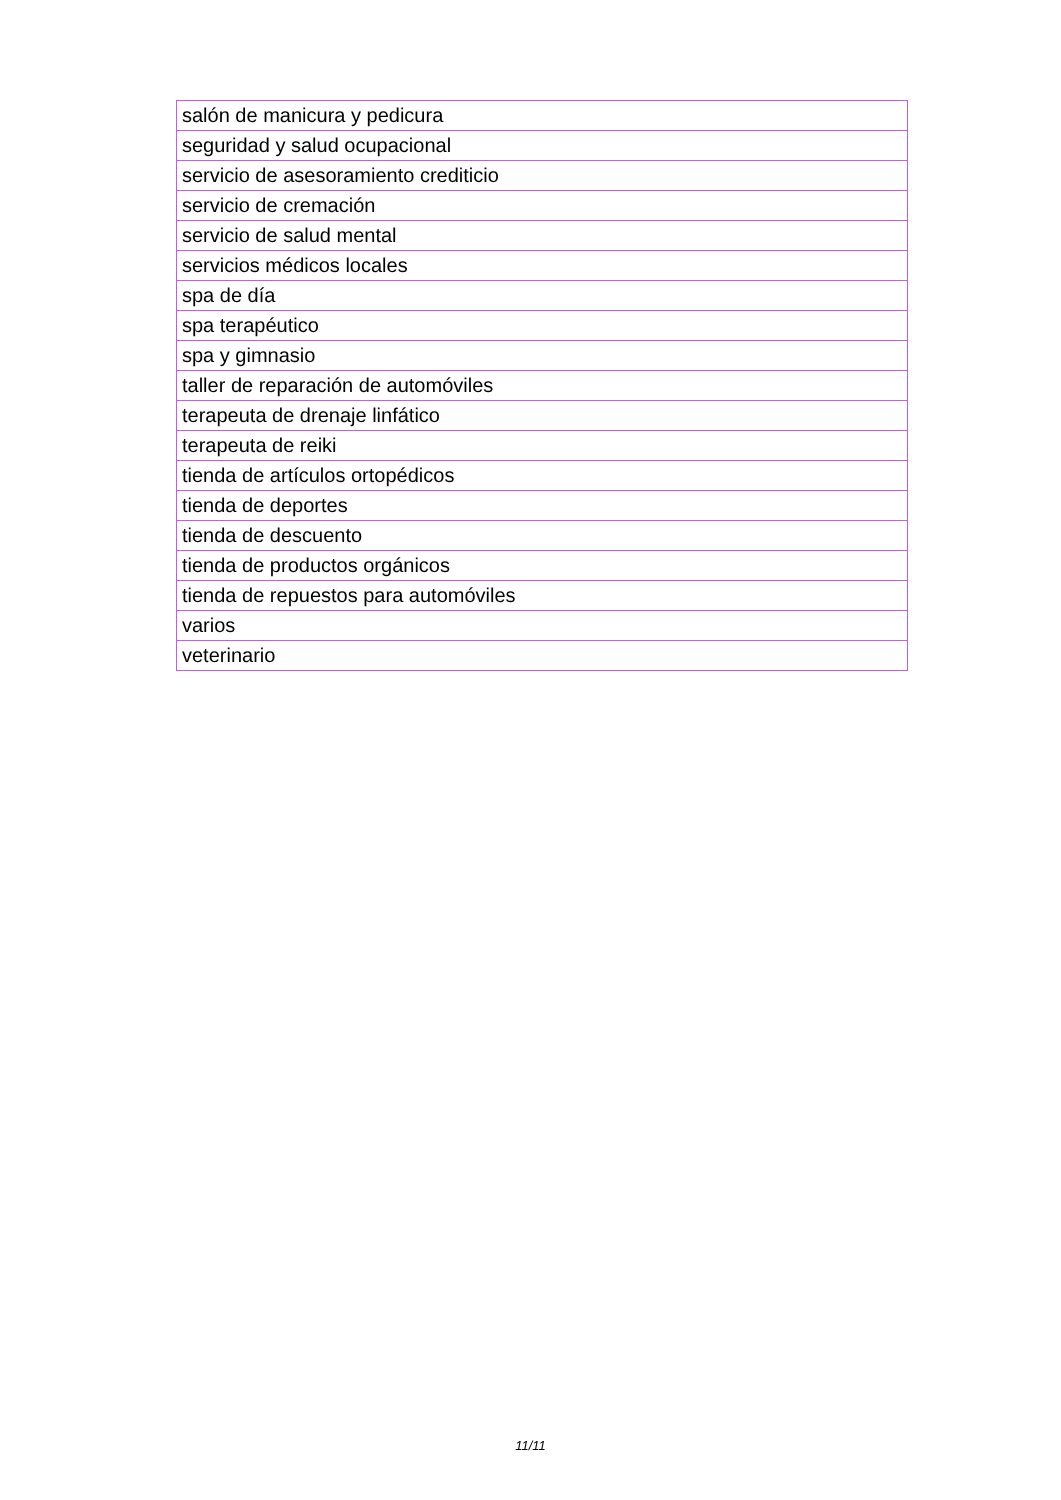| salón de manicura y pedicura |
| seguridad y salud ocupacional |
| servicio de asesoramiento crediticio |
| servicio de cremación |
| servicio de salud mental |
| servicios médicos locales |
| spa de día |
| spa terapéutico |
| spa y gimnasio |
| taller de reparación de automóviles |
| terapeuta de drenaje linfático |
| terapeuta de reiki |
| tienda de artículos ortopédicos |
| tienda de deportes |
| tienda de descuento |
| tienda de productos orgánicos |
| tienda de repuestos para automóviles |
| varios |
| veterinario |
11/11